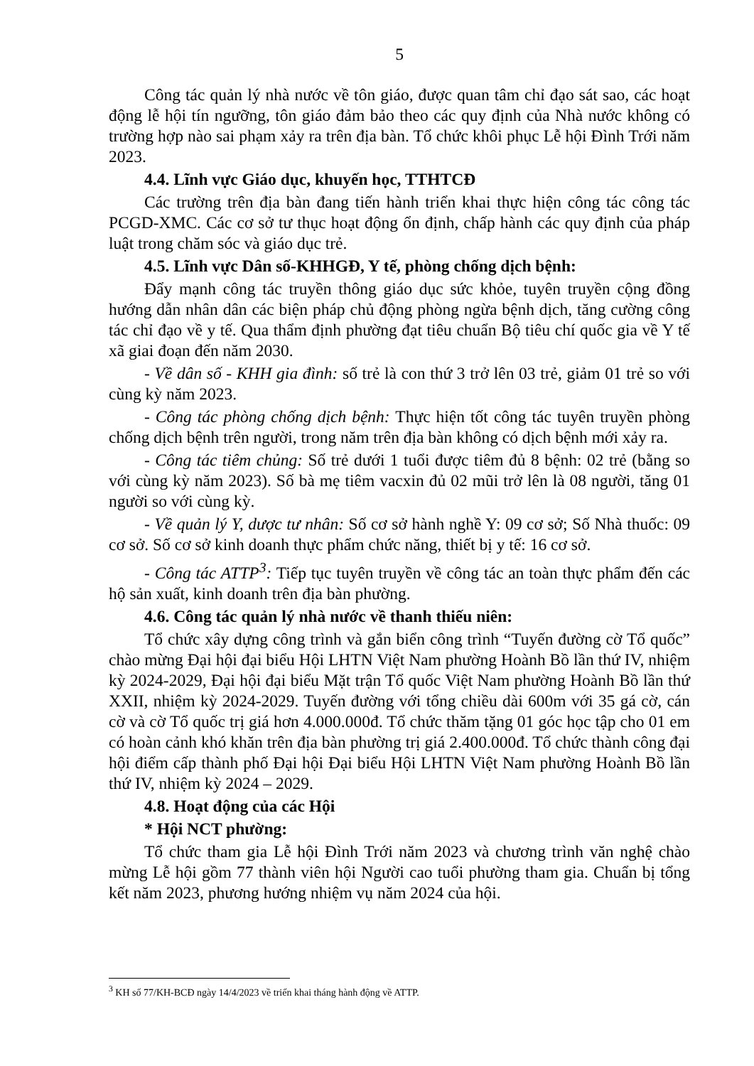5
Công tác quản lý nhà nước về tôn giáo, được quan tâm chỉ đạo sát sao, các hoạt động lễ hội tín ngưỡng, tôn giáo đảm bảo theo các quy định của Nhà nước không có trường hợp nào sai phạm xảy ra trên địa bàn. Tổ chức khôi phục Lễ hội Đình Trới năm 2023.
4.4. Lĩnh vực Giáo dục, khuyến học, TTHTCĐ
Các trường trên địa bàn đang tiến hành triển khai thực hiện công tác công tác PCGD-XMC. Các cơ sở tư thục hoạt động ổn định, chấp hành các quy định của pháp luật trong chăm sóc và giáo dục trẻ.
4.5. Lĩnh vực Dân số-KHHGĐ, Y tế, phòng chống dịch bệnh:
Đẩy mạnh công tác truyền thông giáo dục sức khỏe, tuyên truyền cộng đồng hướng dẫn nhân dân các biện pháp chủ động phòng ngừa bệnh dịch, tăng cường công tác chỉ đạo về y tế. Qua thẩm định phường đạt tiêu chuẩn Bộ tiêu chí quốc gia về Y tế xã giai đoạn đến năm 2030.
- Về dân số - KHH gia đình: số trẻ là con thứ 3 trở lên 03 trẻ, giảm 01 trẻ so với cùng kỳ năm 2023.
- Công tác phòng chống dịch bệnh: Thực hiện tốt công tác tuyên truyền phòng chống dịch bệnh trên người, trong năm trên địa bàn không có dịch bệnh mới xảy ra.
- Công tác tiêm chủng: Số trẻ dưới 1 tuổi được tiêm đủ 8 bệnh: 02 trẻ (bằng so với cùng kỳ năm 2023). Số bà mẹ tiêm vacxin đủ 02 mũi trở lên là 08 người, tăng 01 người so với cùng kỳ.
- Về quản lý Y, dược tư nhân: Số cơ sở hành nghề Y: 09 cơ sở; Số Nhà thuốc: 09 cơ sở. Số cơ sở kinh doanh thực phẩm chức năng, thiết bị y tế: 16 cơ sở.
- Công tác ATTP<sup>3</sup>: Tiếp tục tuyên truyền về công tác an toàn thực phẩm đến các hộ sản xuất, kinh doanh trên địa bàn phường.
4.6. Công tác quản lý nhà nước về thanh thiếu niên:
Tổ chức xây dựng công trình và gắn biển công trình “Tuyến đường cờ Tổ quốc” chào mừng Đại hội đại biểu Hội LHTN Việt Nam phường Hoành Bồ lần thứ IV, nhiệm kỳ 2024-2029, Đại hội đại biểu Mặt trận Tổ quốc Việt Nam phường Hoành Bồ lần thứ XXII, nhiệm kỳ 2024-2029. Tuyến đường với tổng chiều dài 600m với 35 gá cờ, cán cờ và cờ Tổ quốc trị giá hơn 4.000.000đ. Tổ chức thăm tặng 01 góc học tập cho 01 em có hoàn cảnh khó khăn trên địa bàn phường trị giá 2.400.000đ. Tổ chức thành công đại hội điểm cấp thành phố Đại hội Đại biểu Hội LHTN Việt Nam phường Hoành Bồ lần thứ IV, nhiệm kỳ 2024 – 2029.
4.8. Hoạt động của các Hội
* Hội NCT phường:
Tổ chức tham gia Lễ hội Đình Trới năm 2023 và chương trình văn nghệ chào mừng Lễ hội gồm 77 thành viên hội Người cao tuổi phường tham gia. Chuẩn bị tổng kết năm 2023, phương hướng nhiệm vụ năm 2024 của hội.
<sup>3</sup> KH số 77/KH-BCĐ ngày 14/4/2023 về triển khai tháng hành động về ATTP.